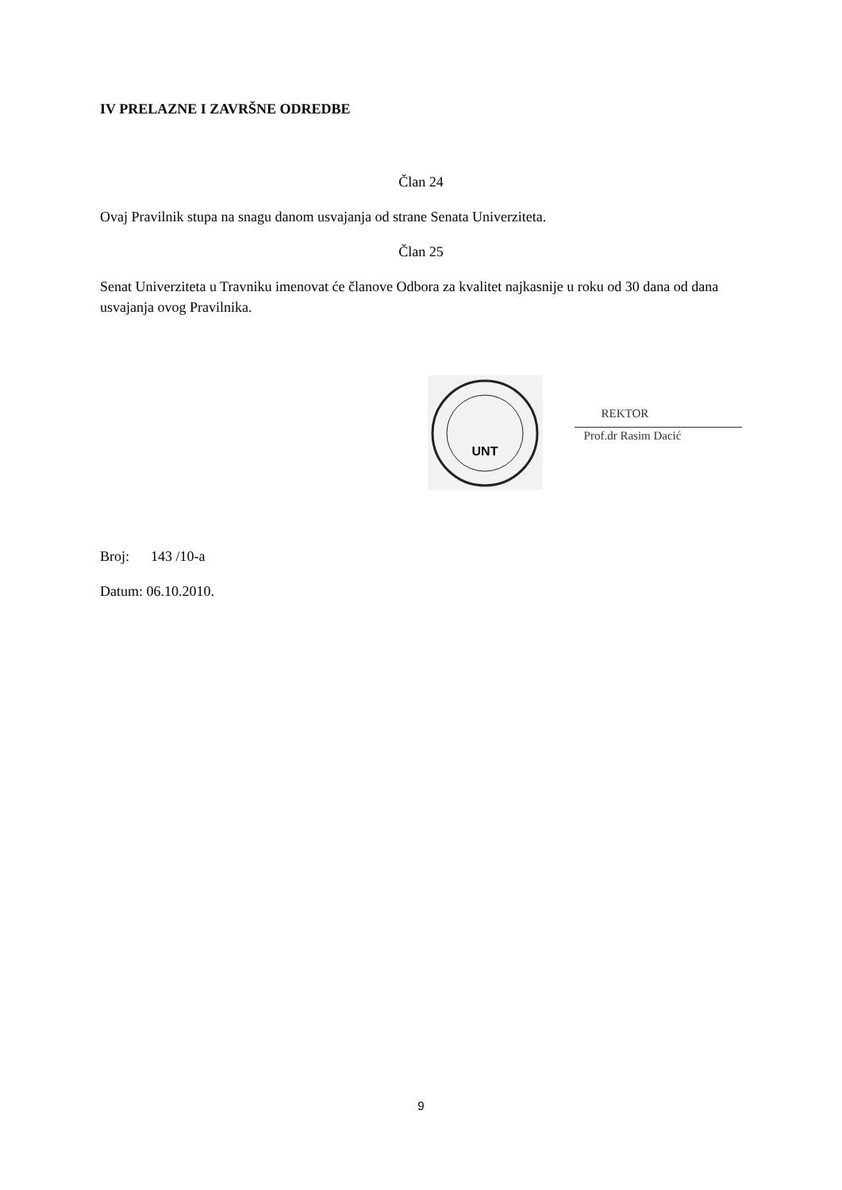IV PRELAZNE I ZAVRŠNE ODREDBE
Član 24
Ovaj Pravilnik stupa na snagu danom usvajanja od strane Senata Univerziteta.
Član 25
Senat Univerziteta u Travniku imenovat će članove Odbora za kvalitet najkasnije u roku od 30 dana od dana usvajanja ovog Pravilnika.
UNT
REKTOR
Prof.dr Rasim Dacić
Broj: 143 /10-a
Datum: 06.10.2010.
9